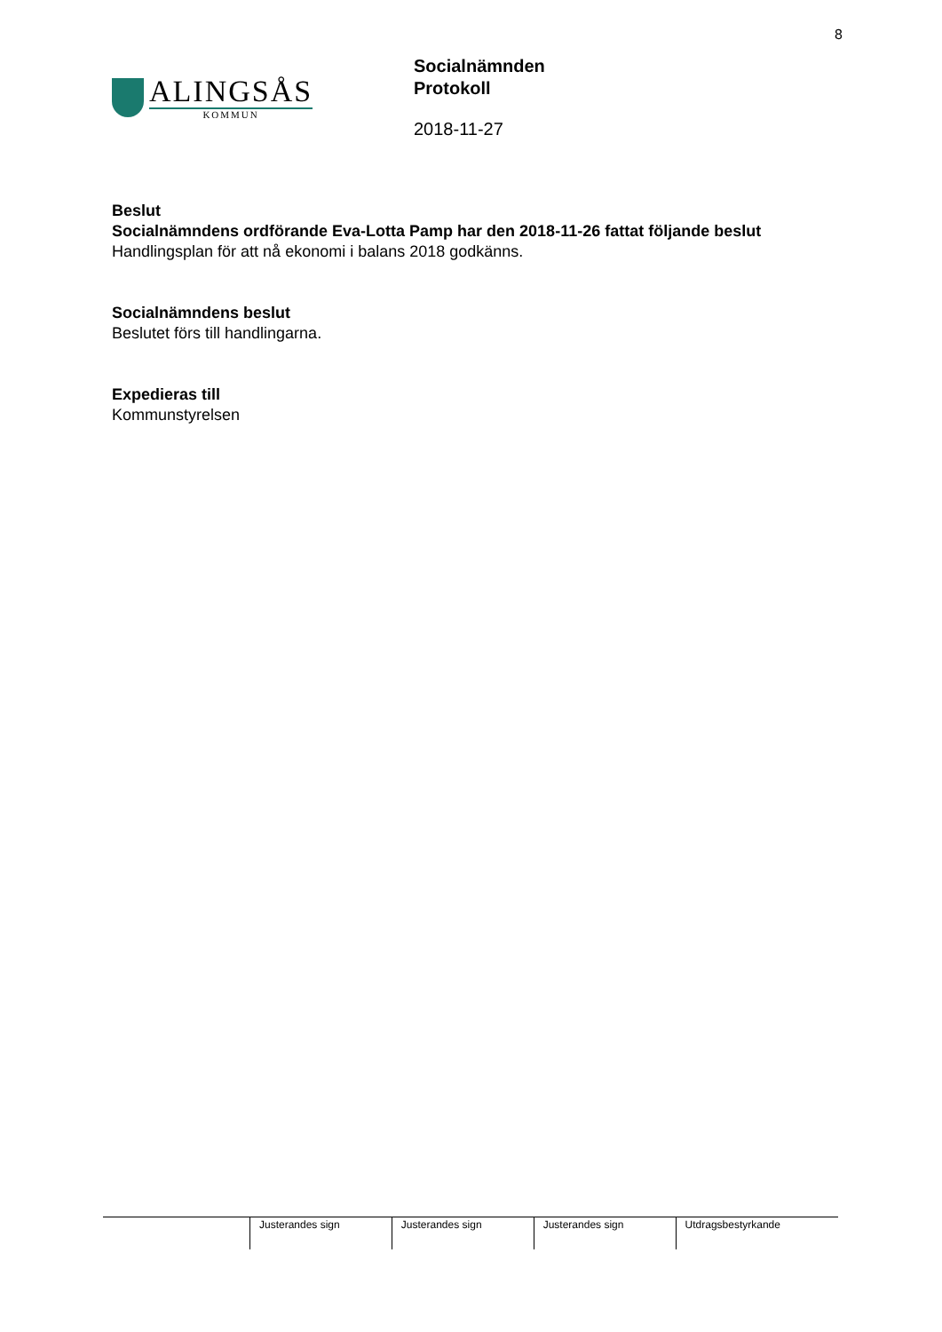8
ALINGSÅS
KOMMUN
Socialnämnden
Protokoll
2018-11-27
Beslut
Socialnämndens ordförande Eva-Lotta Pamp har den 2018-11-26 fattat följande beslut
Handlingsplan för att nå ekonomi i balans 2018 godkänns.
Socialnämndens beslut
Beslutet förs till handlingarna.
Expedieras till
Kommunstyrelsen
| | Justerandes sign | Justerandes sign | Justerandes sign | Utdragsbestyrkande |